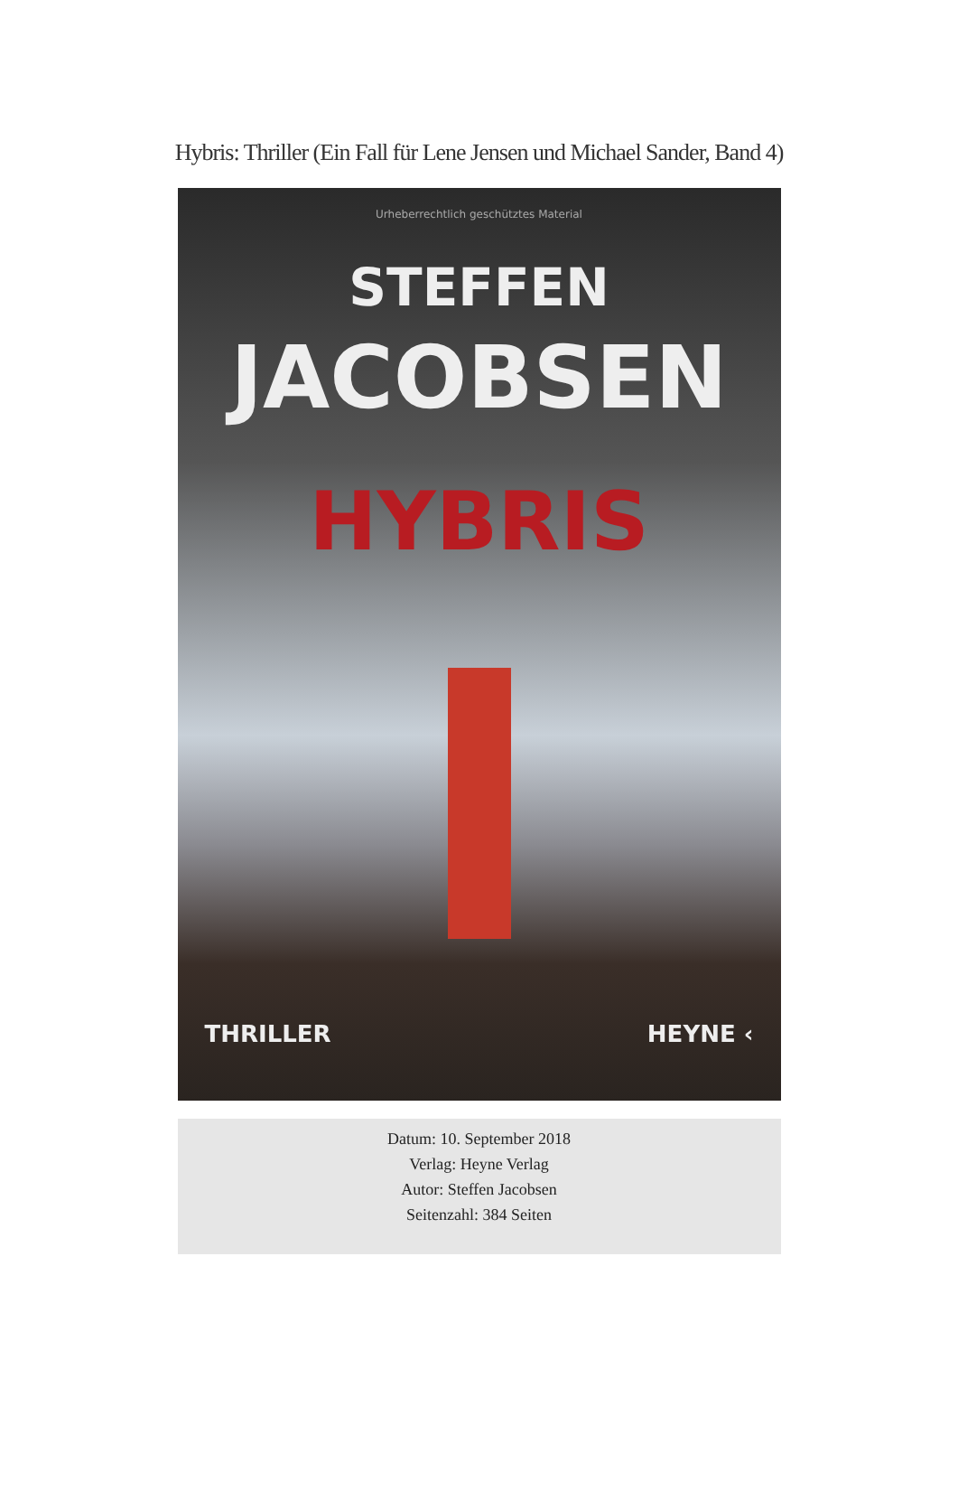Hybris: Thriller (Ein Fall für Lene Jensen und Michael Sander, Band 4)
Urheberrechtlich geschütztes Material
STEFFEN
JACOBSEN
HYBRIS
THRILLER HEYNE ‹
Datum: 10. September 2018
Verlag: Heyne Verlag
Autor: Steffen Jacobsen
Seitenzahl: 384 Seiten